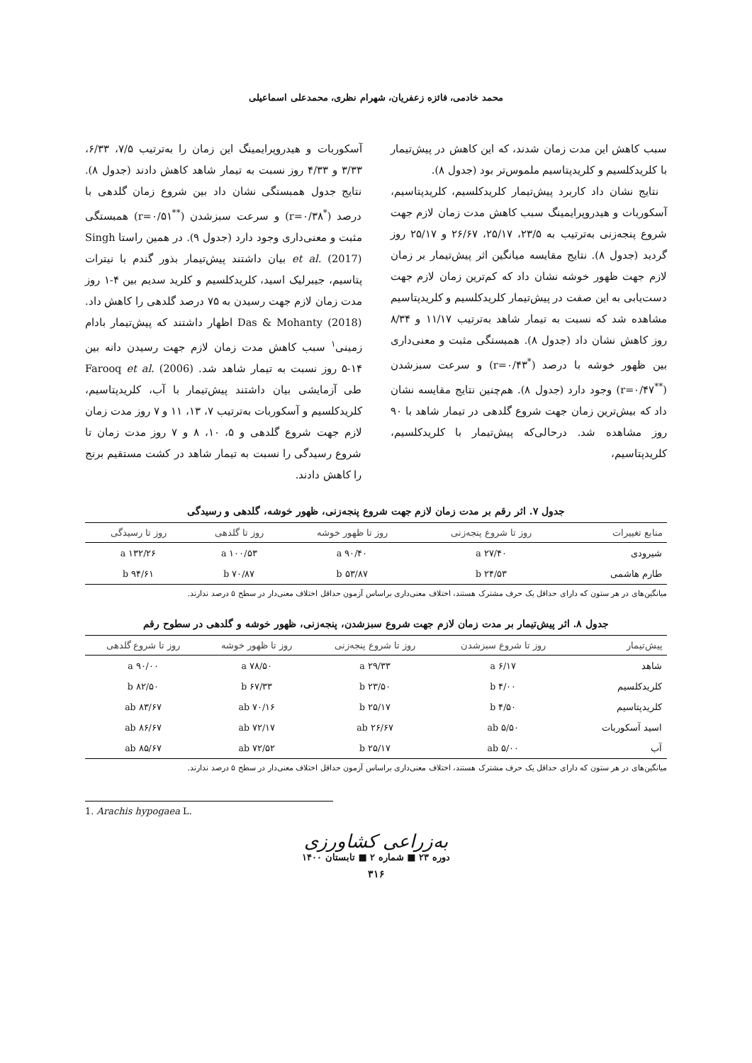محمد خادمی، فائزه زعفریان، شهرام نظری، محمدعلی اسماعیلی
سبب کاهش این مدت زمان شدند، که این کاهش در پیش‌تیمار با کلریدکلسیم و کلریدپتاسیم ملموس‌تر بود (جدول ۸).
نتایج نشان داد کاربرد پیش‌تیمار کلریدکلسیم، کلریدپتاسیم، آسکوربات و هیدروپرایمینگ سبب کاهش مدت زمان لازم جهت شروع پنجه‌زنی به‌ترتیب به ۲۳/۵، ۲۵/۱۷، ۲۶/۶۷ و ۲۵/۱۷ روز گردید (جدول ۸). نتایج مقایسه میانگین اثر پیش‌تیمار بر زمان لازم جهت ظهور خوشه نشان داد که کم‌ترین زمان لازم جهت دست‌یابی به این صفت در پیش‌تیمار کلریدکلسیم و کلریدپتاسیم مشاهده شد که نسبت به تیمار شاهد به‌ترتیب ۱۱/۱۷ و ۸/۳۴ روز کاهش نشان داد (جدول ۸). همبستگی مثبت و معنی‌داری بین ظهور خوشه با درصد (<sup>*</sup>r=۰/۴۳) و سرعت سبزشدن (<sup>**</sup>r=۰/۴۷) وجود دارد (جدول ۸). هم‌چنین نتایج مقایسه نشان داد که بیش‌ترین زمان جهت شروع گلدهی در تیمار شاهد با ۹۰ روز مشاهده شد. درحالی‌که پیش‌تیمار با کلریدکلسیم، کلریدپتاسیم،
آسکوربات و هیدروپرایمینگ این زمان را به‌ترتیب ۷/۵، ۶/۳۳، ۳/۳۳ و ۴/۳۳ روز نسبت به تیمار شاهد کاهش دادند (جدول ۸). نتایج جدول همبستگی نشان داد بین شروع زمان گلدهی با درصد (<sup>*</sup>r=۰/۳۸) و سرعت سبزشدن (<sup>**</sup>r=۰/۵۱) همبستگی مثبت و معنی‌داری وجود دارد (جدول ۹). در همین راستا Singh et al. (2017) بیان داشتند پیش‌تیمار بذور گندم با نیترات پتاسیم، جیبرلیک اسید، کلریدکلسیم و کلرید سدیم بین ۴-۱ روز مدت زمان لازم جهت رسیدن به ۷۵ درصد گلدهی را کاهش داد. Das & Mohanty (2018) اظهار داشتند که پیش‌تیمار بادام زمینی<sup>۱</sup> سبب کاهش مدت زمان لازم جهت رسیدن دانه بین ۱۴-۵ روز نسبت به تیمار شاهد شد. Farooq et al. (2006) طی آزمایشی بیان داشتند پیش‌تیمار با آب، کلریدپتاسیم، کلریدکلسیم و آسکوربات به‌ترتیب ۷، ۱۳، ۱۱ و ۷ روز مدت زمان لازم جهت شروع گلدهی و ۵، ۱۰، ۸ و ۷ روز مدت زمان تا شروع رسیدگی را نسبت به تیمار شاهد در کشت مستقیم برنج را کاهش دادند.
جدول ۷. اثر رقم بر مدت زمان لازم جهت شروع پنجه‌زنی، ظهور خوشه، گلدهی و رسیدگی
| منابع تغییرات | روز تا شروع پنجه‌زنی | روز تا ظهور خوشه | روز تا گلدهی | روز تا رسیدگی |
| --- | --- | --- | --- | --- |
| شیرودی | ۲۷/۴۰ a | ۹۰/۴۰ a | ۱۰۰/۵۳ a | ۱۳۲/۲۶ a |
| طارم هاشمی | ۲۴/۵۳ b | ۵۳/۸۷ b | ۷۰/۸۷ b | ۹۴/۶۱ b |
میانگین‌های در هر ستون که دارای حداقل یک حرف مشترک هستند، اختلاف معنی‌داری براساس آزمون حداقل اختلاف معنی‌دار در سطح ۵ درصد ندارند.
جدول ۸. اثر پیش‌تیمار بر مدت زمان لازم جهت شروع سبزشدن، پنجه‌زنی، ظهور خوشه و گلدهی در سطوح رقم
| پیش‌تیمار | روز تا شروع سبزشدن | روز تا شروع پنجه‌زنی | روز تا ظهور خوشه | روز تا شروع گلدهی |
| --- | --- | --- | --- | --- |
| شاهد | ۶/۱۷ a | ۲۹/۳۳ a | ۷۸/۵۰ a | ۹۰/۰۰ a |
| کلریدکلسیم | ۴/۰۰ b | ۲۳/۵۰ b | ۶۷/۳۳ b | ۸۲/۵۰ b |
| کلریدپتاسیم | ۴/۵۰ b | ۲۵/۱۷ b | ۷۰/۱۶ ab | ۸۳/۶۷ ab |
| اسید آسکوربات | ۵/۵۰ ab | ۲۶/۶۷ ab | ۷۲/۱۷ ab | ۸۶/۶۷ ab |
| آب | ۵/۰۰ ab | ۲۵/۱۷ b | ۷۲/۵۲ ab | ۸۵/۶۷ ab |
میانگین‌های در هر ستون که دارای حداقل یک حرف مشترک هستند، اختلاف معنی‌داری براساس آزمون حداقل اختلاف معنی‌دار در سطح ۵ درصد ندارند.
1. Arachis hypogaea L.
به‌زراعی کشاورزی
دوره ۲۳ ■ شماره ۲ ■ تابستان ۱۴۰۰
۳۱۶